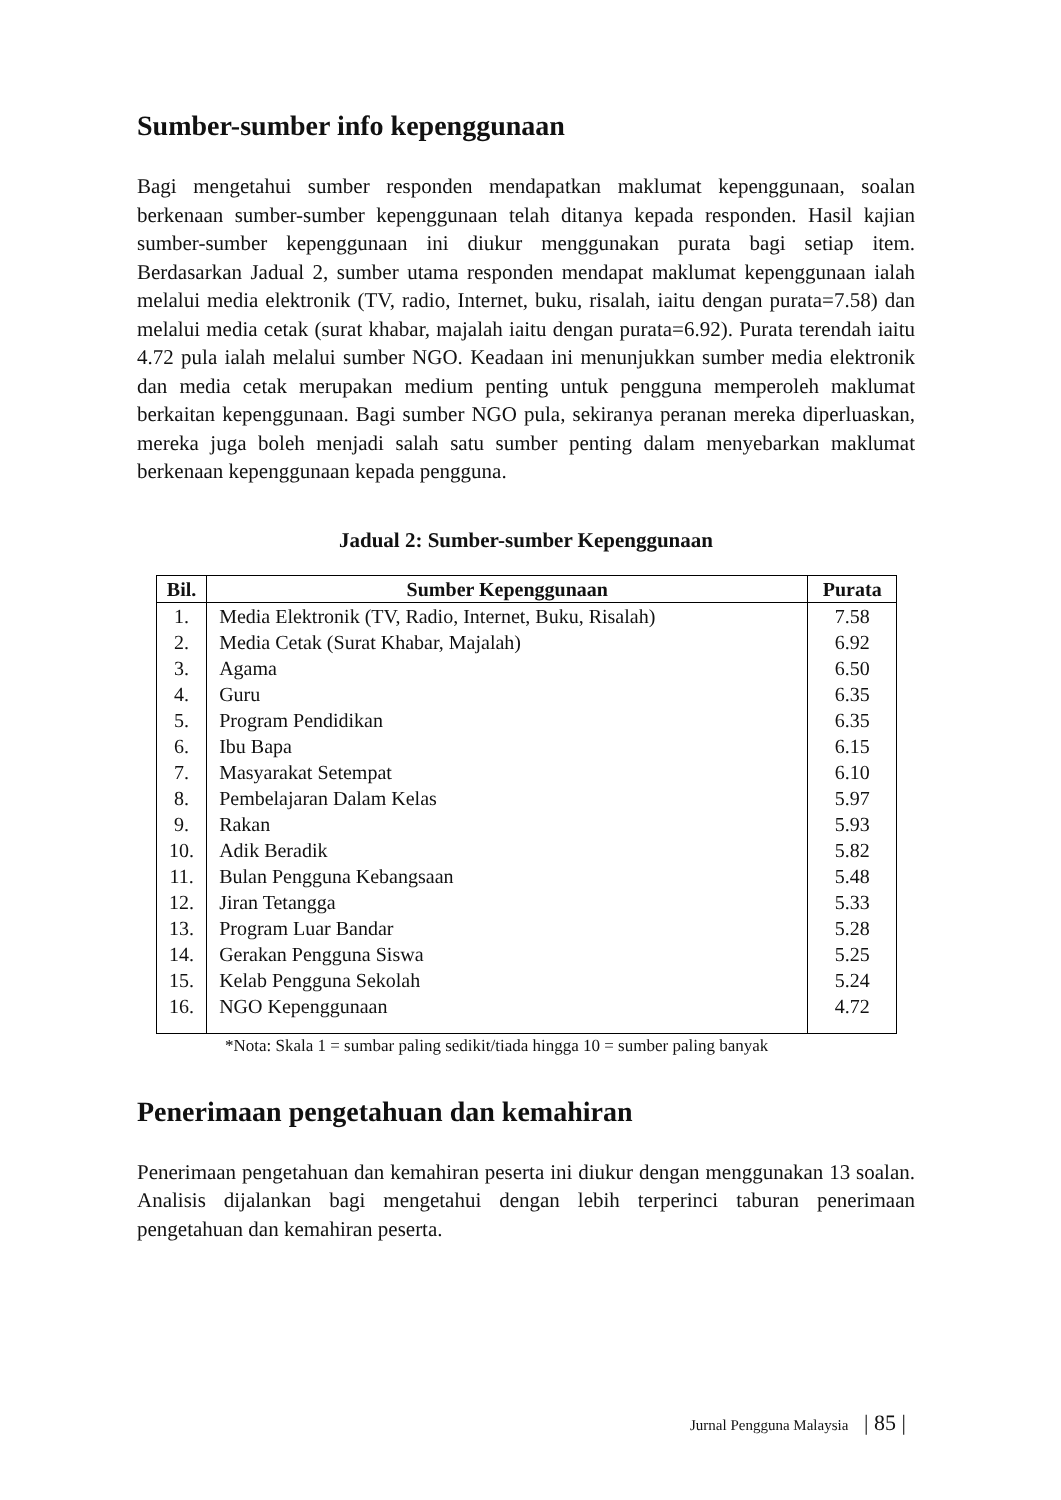Sumber-sumber info kepenggunaan
Bagi mengetahui sumber responden mendapatkan maklumat kepenggunaan, soalan berkenaan sumber-sumber kepenggunaan telah ditanya kepada responden. Hasil kajian sumber-sumber kepenggunaan ini diukur menggunakan purata bagi setiap item. Berdasarkan Jadual 2, sumber utama responden mendapat maklumat kepenggunaan ialah melalui media elektronik (TV, radio, Internet, buku, risalah, iaitu dengan purata=7.58) dan melalui media cetak (surat khabar, majalah iaitu dengan purata=6.92). Purata terendah iaitu 4.72 pula ialah melalui sumber NGO. Keadaan ini menunjukkan sumber media elektronik dan media cetak merupakan medium penting untuk pengguna memperoleh maklumat berkaitan kepenggunaan. Bagi sumber NGO pula, sekiranya peranan mereka diperluaskan, mereka juga boleh menjadi salah satu sumber penting dalam menyebarkan maklumat berkenaan kepenggunaan kepada pengguna.
Jadual 2: Sumber-sumber Kepenggunaan
| Bil. | Sumber Kepenggunaan | Purata |
| --- | --- | --- |
| 1. | Media Elektronik (TV, Radio, Internet, Buku, Risalah) | 7.58 |
| 2. | Media Cetak (Surat Khabar, Majalah) | 6.92 |
| 3. | Agama | 6.50 |
| 4. | Guru | 6.35 |
| 5. | Program Pendidikan | 6.35 |
| 6. | Ibu Bapa | 6.15 |
| 7. | Masyarakat Setempat | 6.10 |
| 8. | Pembelajaran Dalam Kelas | 5.97 |
| 9. | Rakan | 5.93 |
| 10. | Adik Beradik | 5.82 |
| 11. | Bulan Pengguna Kebangsaan | 5.48 |
| 12. | Jiran Tetangga | 5.33 |
| 13. | Program Luar Bandar | 5.28 |
| 14. | Gerakan Pengguna Siswa | 5.25 |
| 15. | Kelab Pengguna Sekolah | 5.24 |
| 16. | NGO Kepenggunaan | 4.72 |
*Nota: Skala 1 = sumbar paling sedikit/tiada hingga 10 = sumber paling banyak
Penerimaan pengetahuan dan kemahiran
Penerimaan pengetahuan dan kemahiran peserta ini diukur dengan menggunakan 13 soalan. Analisis dijalankan bagi mengetahui dengan lebih terperinci taburan penerimaan pengetahuan dan kemahiran peserta.
Jurnal Pengguna Malaysia | 85 |